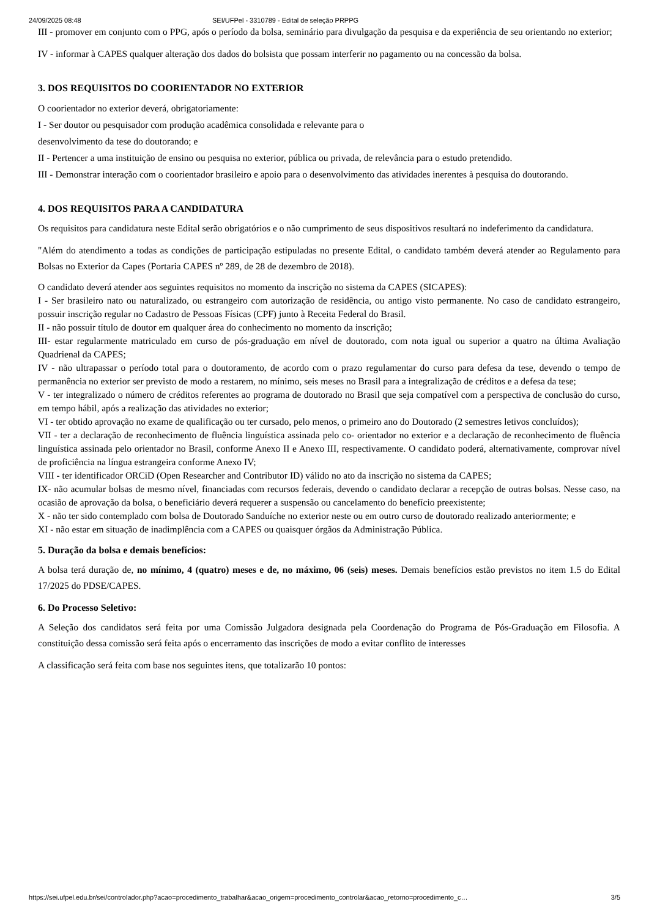24/09/2025 08:48 SEI/UFPel - 3310789 - Edital de seleção PRPPG
III - promover em conjunto com o PPG, após o período da bolsa, seminário para divulgação da pesquisa e da experiência de seu orientando no exterior;
IV - informar à CAPES qualquer alteração dos dados do bolsista que possam interferir no pagamento ou na concessão da bolsa.
3. DOS REQUISITOS DO COORIENTADOR NO EXTERIOR
O coorientador no exterior deverá, obrigatoriamente:
I - Ser doutor ou pesquisador com produção acadêmica consolidada e relevante para o
desenvolvimento da tese do doutorando; e
II - Pertencer a uma instituição de ensino ou pesquisa no exterior, pública ou privada, de relevância para o estudo pretendido.
III - Demonstrar interação com o coorientador brasileiro e apoio para o desenvolvimento das atividades inerentes à pesquisa do doutorando.
4. DOS REQUISITOS PARA A CANDIDATURA
Os requisitos para candidatura neste Edital serão obrigatórios e o não cumprimento de seus dispositivos resultará no indeferimento da candidatura.
"Além do atendimento a todas as condições de participação estipuladas no presente Edital, o candidato também deverá atender ao Regulamento para Bolsas no Exterior da Capes (Portaria CAPES nº 289, de 28 de dezembro de 2018).
O candidato deverá atender aos seguintes requisitos no momento da inscrição no sistema da CAPES (SICAPES):
I - Ser brasileiro nato ou naturalizado, ou estrangeiro com autorização de residência, ou antigo visto permanente. No caso de candidato estrangeiro, possuir inscrição regular no Cadastro de Pessoas Físicas (CPF) junto à Receita Federal do Brasil.
II - não possuir título de doutor em qualquer área do conhecimento no momento da inscrição;
III- estar regularmente matriculado em curso de pós-graduação em nível de doutorado, com nota igual ou superior a quatro na última Avaliação Quadrienal da CAPES;
IV - não ultrapassar o período total para o doutoramento, de acordo com o prazo regulamentar do curso para defesa da tese, devendo o tempo de permanência no exterior ser previsto de modo a restarem, no mínimo, seis meses no Brasil para a integralização de créditos e a defesa da tese;
V - ter integralizado o número de créditos referentes ao programa de doutorado no Brasil que seja compatível com a perspectiva de conclusão do curso, em tempo hábil, após a realização das atividades no exterior;
VI - ter obtido aprovação no exame de qualificação ou ter cursado, pelo menos, o primeiro ano do Doutorado (2 semestres letivos concluídos);
VII - ter a declaração de reconhecimento de fluência linguística assinada pelo co- orientador no exterior e a declaração de reconhecimento de fluência linguística assinada pelo orientador no Brasil, conforme Anexo II e Anexo III, respectivamente. O candidato poderá, alternativamente, comprovar nível de proficiência na língua estrangeira conforme Anexo IV;
VIII - ter identificador ORCiD (Open Researcher and Contributor ID) válido no ato da inscrição no sistema da CAPES;
IX- não acumular bolsas de mesmo nível, financiadas com recursos federais, devendo o candidato declarar a recepção de outras bolsas. Nesse caso, na ocasião de aprovação da bolsa, o beneficiário deverá requerer a suspensão ou cancelamento do benefício preexistente;
X - não ter sido contemplado com bolsa de Doutorado Sanduíche no exterior neste ou em outro curso de doutorado realizado anteriormente; e
XI - não estar em situação de inadimplência com a CAPES ou quaisquer órgãos da Administração Pública.
5. Duração da bolsa e demais benefícios:
A bolsa terá duração de, no mínimo, 4 (quatro) meses e de, no máximo, 06 (seis) meses. Demais benefícios estão previstos no item 1.5 do Edital 17/2025 do PDSE/CAPES.
6. Do Processo Seletivo:
A Seleção dos candidatos será feita por uma Comissão Julgadora designada pela Coordenação do Programa de Pós-Graduação em Filosofia. A constituição dessa comissão será feita após o encerramento das inscrições de modo a evitar conflito de interesses
A classificação será feita com base nos seguintes itens, que totalizarão 10 pontos:
https://sei.ufpel.edu.br/sei/controlador.php?acao=procedimento_trabalhar&acao_origem=procedimento_controlar&acao_retorno=procedimento_c… 3/5